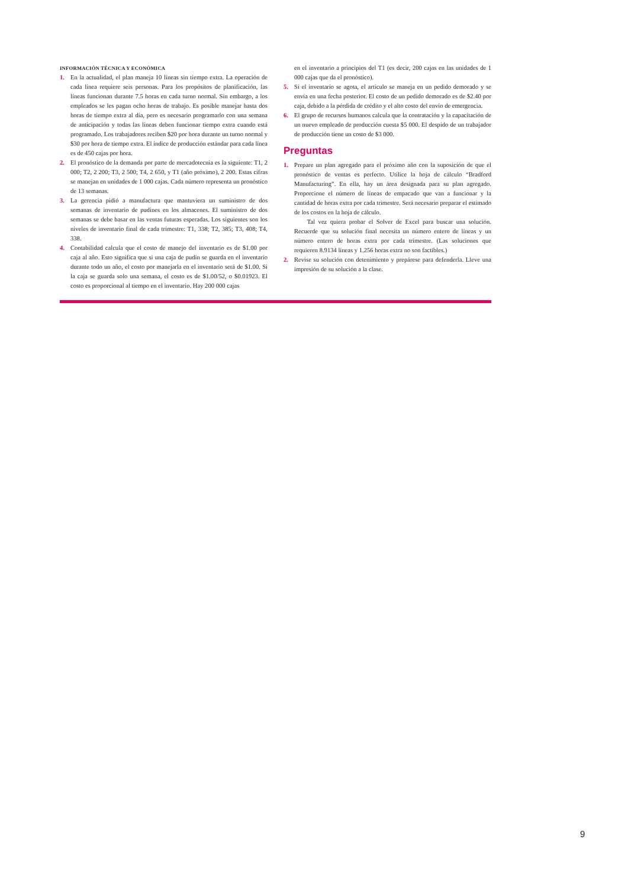INFORMACIÓN TÉCNICA Y ECONÓMICA
1. En la actualidad, el plan maneja 10 líneas sin tiempo extra. La operación de cada línea requiere seis personas. Para los propósitos de planificación, las líneas funcionan durante 7.5 horas en cada turno normal. Sin embargo, a los empleados se les pagan ocho horas de trabajo. Es posible manejar hasta dos horas de tiempo extra al día, pero es necesario programarlo con una semana de anticipación y todas las líneas deben funcionar tiempo extra cuando está programado. Los trabajadores reciben $20 por hora durante un turno normal y $30 por hora de tiempo extra. El índice de producción estándar para cada línea es de 450 cajas por hora.
2. El pronóstico de la demanda por parte de mercadotecnia es la siguiente: T1, 2 000; T2, 2 200; T3, 2 500; T4, 2 650, y T1 (año próximo), 2 200. Estas cifras se manejan en unidades de 1 000 cajas. Cada número representa un pronóstico de 13 semanas.
3. La gerencia pidió a manufactura que mantuviera un suministro de dos semanas de inventario de pudines en los almacenes. El suministro de dos semanas se debe basar en las ventas futuras esperadas. Los siguientes son los niveles de inventario final de cada trimestre: T1, 338; T2, 385; T3, 408; T4, 338.
4. Contabilidad calcula que el costo de manejo del inventario es de $1.00 por caja al año. Esto significa que si una caja de pudín se guarda en el inventario durante todo un año, el costo por manejarla en el inventario será de $1.00. Si la caja se guarda solo una semana, el costo es de $1.00/52, o $0.01923. El costo es proporcional al tiempo en el inventario. Hay 200 000 cajas
en el inventario a principios del T1 (es decir, 200 cajas en las unidades de 1 000 cajas que da el pronóstico).
5. Si el inventario se agota, el artículo se maneja en un pedido demorado y se envía en una fecha posterior. El costo de un pedido demorado es de $2.40 por caja, debido a la pérdida de crédito y el alto costo del envío de emergencia.
6. El grupo de recursos humanos calcula que la contratación y la capacitación de un nuevo empleado de producción cuesta $5 000. El despido de un trabajador de producción tiene un costo de $3 000.
Preguntas
1. Prepare un plan agregado para el próximo año con la suposición de que el pronóstico de ventas es perfecto. Utilice la hoja de cálculo “Bradford Manufacturing”. En ella, hay un área designada para su plan agregado. Proporcione el número de líneas de empacado que van a funcionar y la cantidad de horas extra por cada trimestre. Será necesario preparar el estimado de los costos en la hoja de cálculo.
Tal vez quiera probar el Solver de Excel para buscar una solución. Recuerde que su solución final necesita un número entero de líneas y un número entero de horas extra por cada trimestre. (Las soluciones que requieren 8.9134 líneas y 1.256 horas extra no son factibles.)
2. Revise su solución con detenimiento y prepárese para defenderla. Lleve una impresión de su solución a la clase.
9